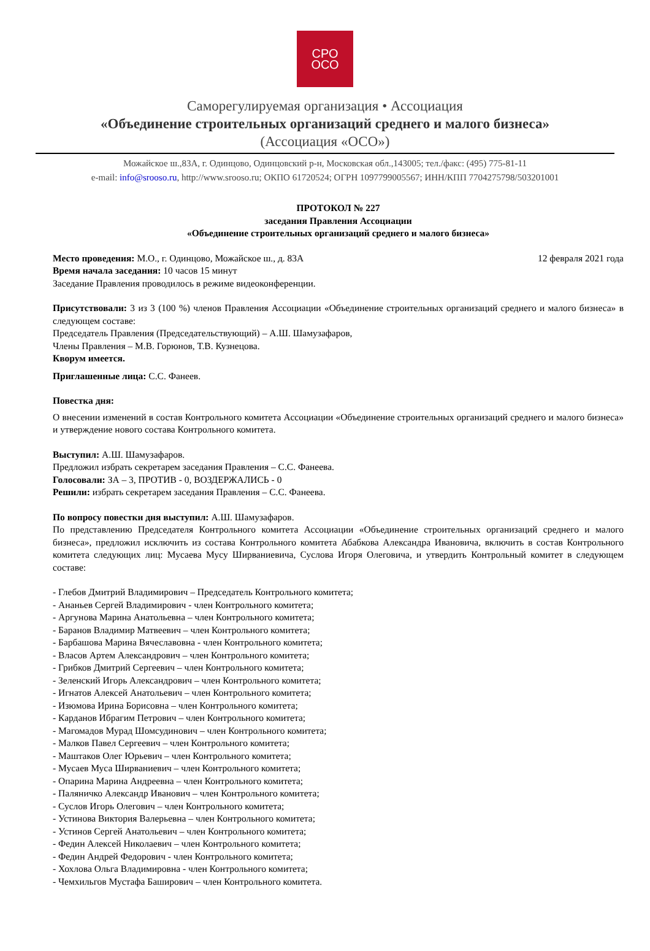СРО
ОСО
Саморегулируемая организация • Ассоциация
«Объединение строительных организаций среднего и малого бизнеса»
(Ассоциация «ОСО»)
Можайское ш.,83А, г. Одинцово, Одинцовский р-н, Московская обл.,143005; тел./факс: (495) 775-81-11
e-mail: info@srooso.ru, http://www.srooso.ru; ОКПО 61720524; ОГРН 1097799005567; ИНН/КПП 7704275798/503201001
ПРОТОКОЛ № 227
заседания Правления Ассоциации
«Объединение строительных организаций среднего и малого бизнеса»
Место проведения: М.О., г. Одинцово, Можайское ш., д. 83А 12 февраля 2021 года
Время начала заседания: 10 часов 15 минут
Заседание Правления проводилось в режиме видеоконференции.
Присутствовали: 3 из 3 (100 %) членов Правления Ассоциации «Объединение строительных организаций среднего и малого бизнеса» в следующем составе:
Председатель Правления (Председательствующий) – А.Ш. Шамузафаров,
Члены Правления – М.В. Горюнов, Т.В. Кузнецова.
Кворум имеется.
Приглашенные лица: С.С. Фанеев.
Повестка дня:
О внесении изменений в состав Контрольного комитета Ассоциации «Объединение строительных организаций среднего и малого бизнеса» и утверждение нового состава Контрольного комитета.
Выступил: А.Ш. Шамузафаров.
Предложил избрать секретарем заседания Правления – С.С. Фанеева.
Голосовали: ЗА – 3, ПРОТИВ - 0, ВОЗДЕРЖАЛИСЬ - 0
Решили: избрать секретарем заседания Правления – С.С. Фанеева.
По вопросу повестки дня выступил: А.Ш. Шамузафаров.
По представлению Председателя Контрольного комитета Ассоциации «Объединение строительных организаций среднего и малого бизнеса», предложил исключить из состава Контрольного комитета Абабкова Александра Ивановича, включить в состав Контрольного комитета следующих лиц: Мусаева Мусу Ширваниевича, Суслова Игоря Олеговича, и утвердить Контрольный комитет в следующем составе:
- Глебов Дмитрий Владимирович – Председатель Контрольного комитета;
- Ананьев Сергей Владимирович - член Контрольного комитета;
- Аргунова Марина Анатольевна – член Контрольного комитета;
- Баранов Владимир Матвеевич – член Контрольного комитета;
- Барбашова Марина Вячеславовна - член Контрольного комитета;
- Власов Артем Александрович – член Контрольного комитета;
- Грибков Дмитрий Сергеевич – член Контрольного комитета;
- Зеленский Игорь Александрович – член Контрольного комитета;
- Игнатов Алексей Анатольевич – член Контрольного комитета;
- Изюмова Ирина Борисовна – член Контрольного комитета;
- Карданов Ибрагим Петрович – член Контрольного комитета;
- Магомадов Мурад Шомсудинович – член Контрольного комитета;
- Малков Павел Сергеевич – член Контрольного комитета;
- Маштаков Олег Юрьевич – член Контрольного комитета;
- Мусаев Муса Ширваниевич – член Контрольного комитета;
- Опарина Марина Андреевна – член Контрольного комитета;
- Паляничко Александр Иванович – член Контрольного комитета;
- Суслов Игорь Олегович – член Контрольного комитета;
- Устинова Виктория Валерьевна – член Контрольного комитета;
- Устинов Сергей Анатольевич – член Контрольного комитета;
- Федин Алексей Николаевич – член Контрольного комитета;
- Федин Андрей Федорович - член Контрольного комитета;
- Хохлова Ольга Владимировна - член Контрольного комитета;
- Чемхильгов Мустафа Баширович – член Контрольного комитета.